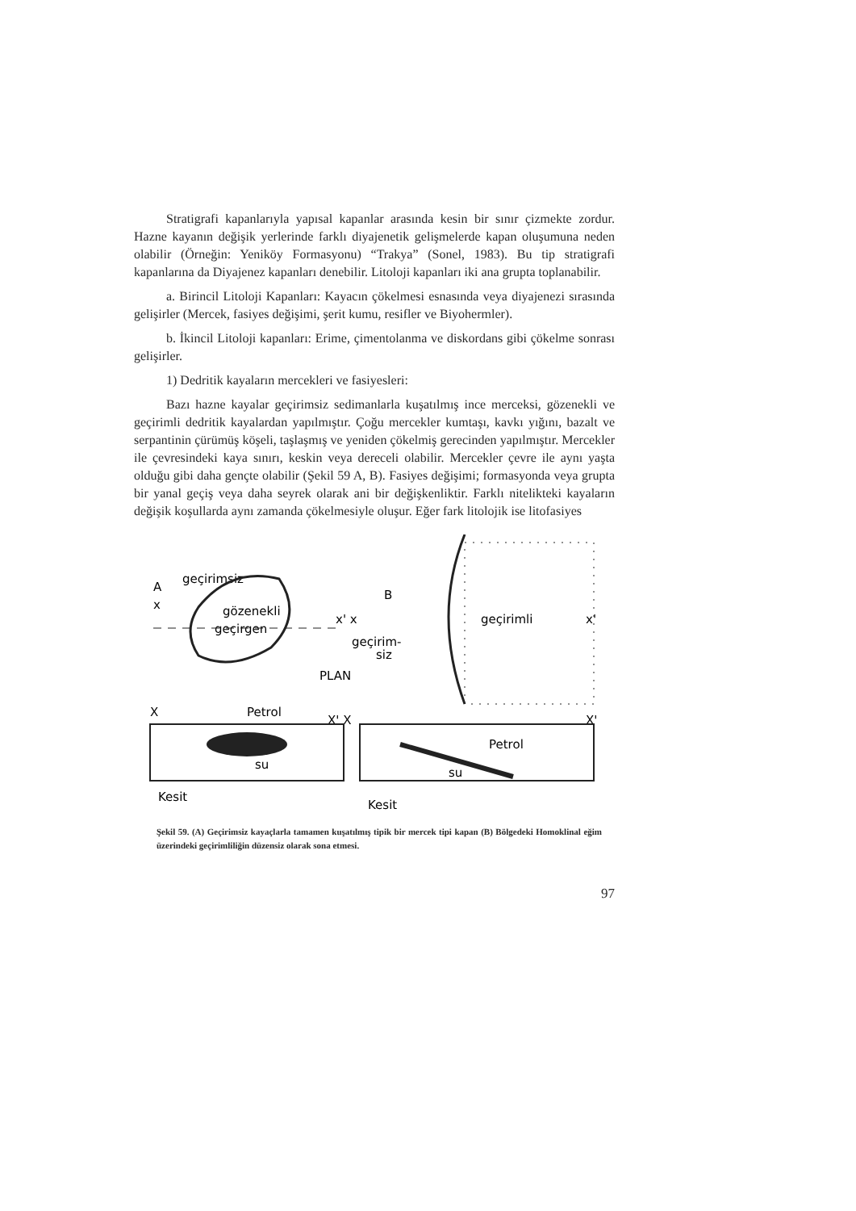Stratigrafi kapanlarıyla yapısal kapanlar arasında kesin bir sınır çizmekte zordur. Hazne kayanın değişik yerlerinde farklı diyajenetik gelişmelerde kapan oluşumuna neden olabilir (Örneğin: Yeniköy Formasyonu) “Trakya” (Sonel, 1983). Bu tip stratigrafi kapanlarına da Diyajenez kapanları denebilir. Litoloji kapanları iki ana grupta toplanabilir.
a. Birincil Litoloji Kapanları: Kayacın çökelmesi esnasında veya diyajenezi sırasında gelişirler (Mercek, fasiyes değişimi, şerit kumu, resifler ve Biyohermler).
b. İkincil Litoloji kapanları: Erime, çimentolanma ve diskordans gibi çökelme sonrası gelişirler.
1) Dedritik kayaların mercekleri ve fasiyesleri:
Bazı hazne kayalar geçirimsiz sedimanlarla kuşatılmış ince merceksi, gözenekli ve geçirimli dedritik kayalardan yapılmıştır. Çoğu mercekler kumtaşı, kavkı yığını, bazalt ve serpantinin çürümüş köşeli, taşlaşmış ve yeniden çökelmiş gerecinden yapılmıştır. Mercekler ile çevresindeki kaya sınırı, keskin veya dereceli olabilir. Mercekler çevre ile aynı yaşta olduğu gibi daha gençte olabilir (Şekil 59 A, B). Fasiyes değişimi; formasyonda veya grupta bir yanal geçiş veya daha seyrek olarak ani bir değişkenliktir. Farklı nitelikteki kayaların değişik koşullarda aynı zamanda çökelmesiyle oluşur. Eğer fark litolojik ise litofasiyes
A
geçirimsiz
x
gözenekli
geçirgen
B
x' x
geçirim-
siz
PLAN
geçirimli
x'
X
Petrol
X' X
X'
su
Petrol
su
Kesit
Kesit
Şekil 59. (A) Geçirimsiz kayaçlarla tamamen kuşatılmış tipik bir mercek tipi kapan (B) Bölgedeki Homoklinal eğim üzerindeki geçirimliliğin düzensiz olarak sona etmesi.
97